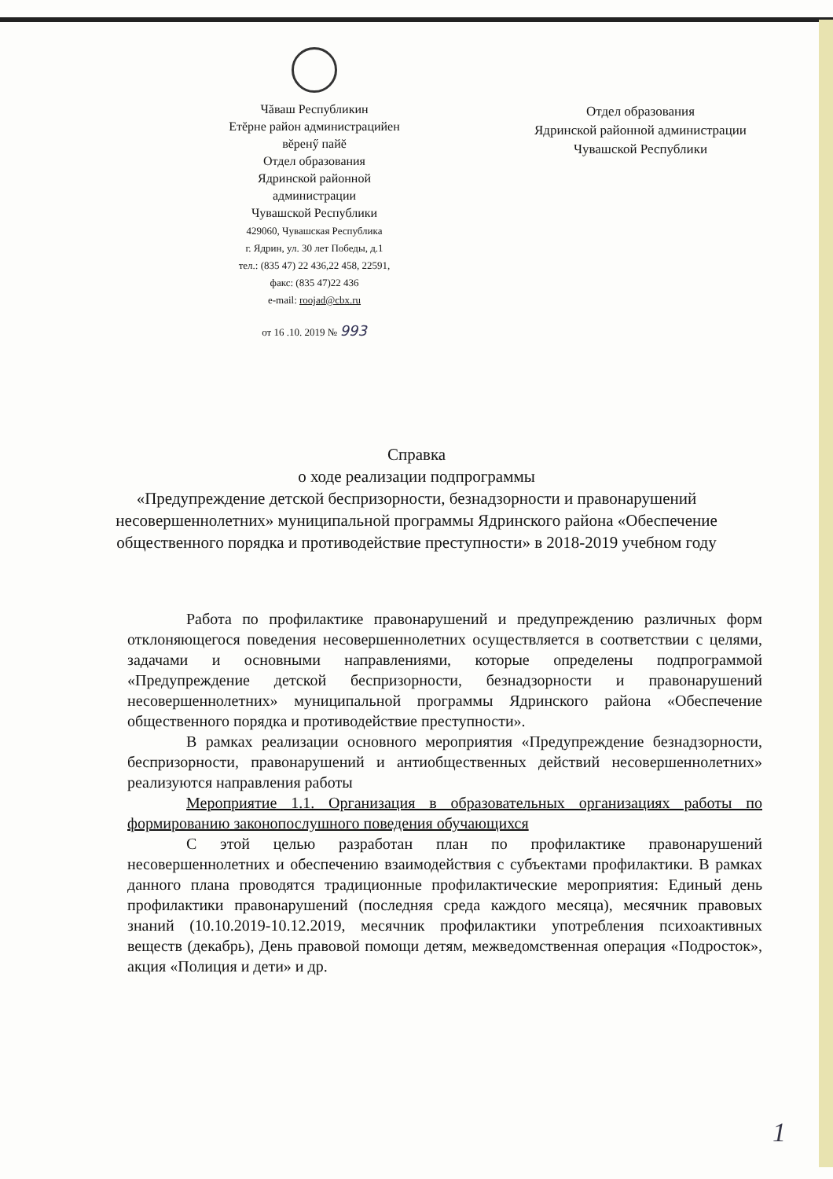Чăваш Республикин
Етĕрне район администрацийен
вĕренӳ пайĕ
Отдел образования
Ядринской районной
администрации
Чувашской Республики
429060, Чувашская Республика
г. Ядрин, ул. 30 лет Победы, д.1
тел.: (835 47) 22 436,22 458, 22591,
факс: (835 47)22 436
e-mail: roojad@cbx.ru
от 16 .10. 2019 № 993
Отдел образования
Ядринской районной администрации
Чувашской Республики
Справка
о ходе реализации подпрограммы
«Предупреждение детской беспризорности, безнадзорности и правонарушений несовершеннолетних» муниципальной программы Ядринского района «Обеспечение общественного порядка и противодействие преступности» в 2018-2019 учебном году
Работа по профилактике правонарушений и предупреждению различных форм отклоняющегося поведения несовершеннолетних осуществляется в соответствии с целями, задачами и основными направлениями, которые определены подпрограммой «Предупреждение детской беспризорности, безнадзорности и правонарушений несовершеннолетних» муниципальной программы Ядринского района «Обеспечение общественного порядка и противодействие преступности».
В рамках реализации основного мероприятия «Предупреждение безнадзорности, беспризорности, правонарушений и антиобщественных действий несовершеннолетних» реализуются направления работы
Мероприятие 1.1. Организация в образовательных организациях работы по формированию законопослушного поведения обучающихся
С этой целью разработан план по профилактике правонарушений несовершеннолетних и обеспечению взаимодействия с субъектами профилактики. В рамках данного плана проводятся традиционные профилактические мероприятия: Единый день профилактики правонарушений (последняя среда каждого месяца), месячник правовых знаний (10.10.2019-10.12.2019, месячник профилактики употребления психоактивных веществ (декабрь), День правовой помощи детям, межведомственная операция «Подросток», акция «Полиция и дети» и др.
1